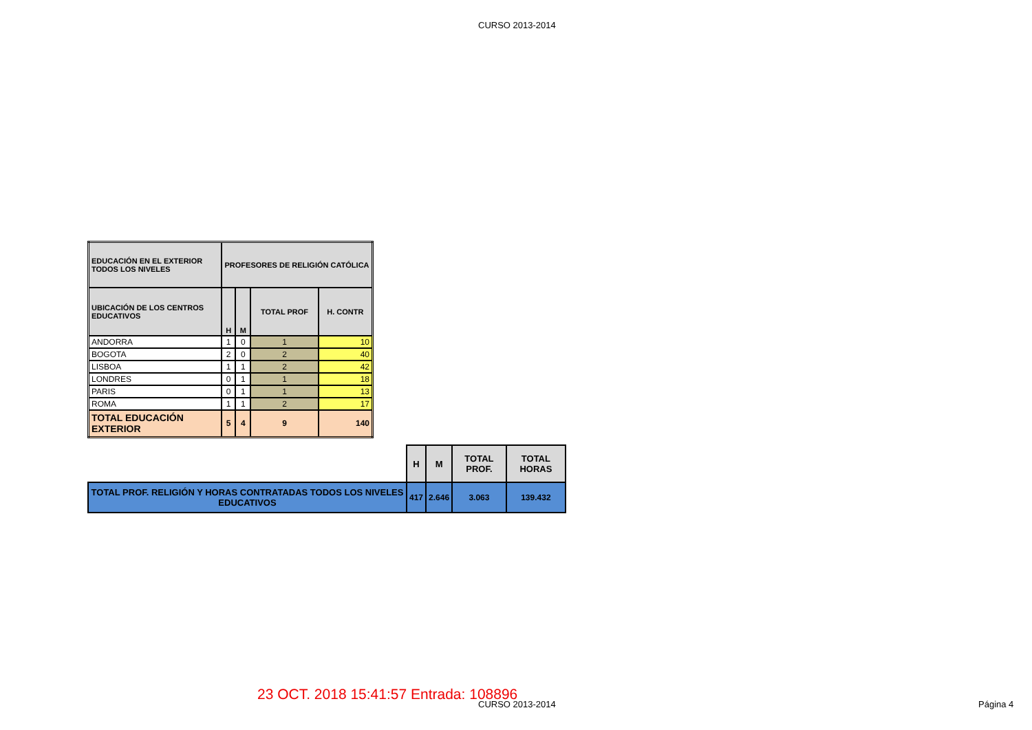CURSO 2013-2014
| EDUCACIÓN EN EL EXTERIOR TODOS LOS NIVELES | PROFESORES DE RELIGIÓN CATÓLICA | | | |
| --- | --- | --- | --- | --- |
| UBICACIÓN DE LOS CENTROS EDUCATIVOS | H | M | TOTAL PROF | H. CONTR |
| ANDORRA | 1 | 0 | 1 | 10 |
| BOGOTA | 2 | 0 | 2 | 40 |
| LISBOA | 1 | 1 | 2 | 42 |
| LONDRES | 0 | 1 | 1 | 18 |
| PARIS | 0 | 1 | 1 | 13 |
| ROMA | 1 | 1 | 2 | 17 |
| TOTAL EDUCACIÓN EXTERIOR | 5 | 4 | 9 | 140 |
| | H | M | TOTAL PROF. | TOTAL HORAS |
| TOTAL PROF. RELIGIÓN Y HORAS CONTRATADAS TODOS LOS NIVELES EDUCATIVOS | 417 | 2.646 | 3.063 | 139.432 |
23 OCT. 2018 15:41:57 Entrada: 108896
CURSO 2013-2014 Página 4